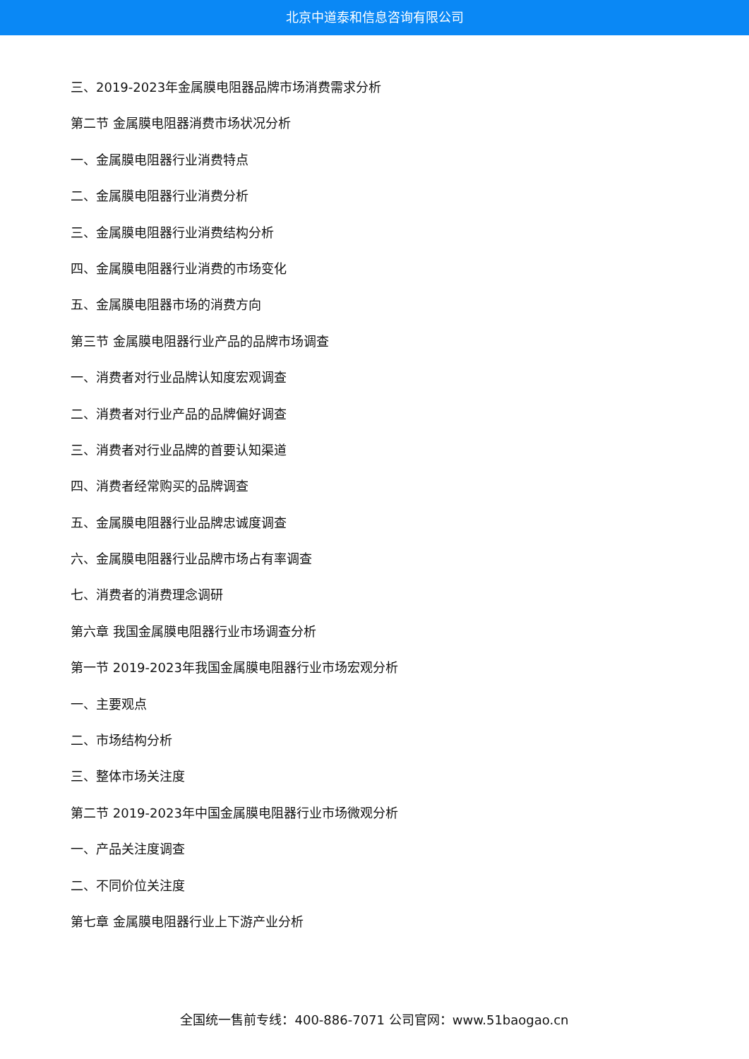北京中道泰和信息咨询有限公司
三、2019-2023年金属膜电阻器品牌市场消费需求分析
第二节 金属膜电阻器消费市场状况分析
一、金属膜电阻器行业消费特点
二、金属膜电阻器行业消费分析
三、金属膜电阻器行业消费结构分析
四、金属膜电阻器行业消费的市场变化
五、金属膜电阻器市场的消费方向
第三节 金属膜电阻器行业产品的品牌市场调查
一、消费者对行业品牌认知度宏观调查
二、消费者对行业产品的品牌偏好调查
三、消费者对行业品牌的首要认知渠道
四、消费者经常购买的品牌调查
五、金属膜电阻器行业品牌忠诚度调查
六、金属膜电阻器行业品牌市场占有率调查
七、消费者的消费理念调研
第六章 我国金属膜电阻器行业市场调查分析
第一节 2019-2023年我国金属膜电阻器行业市场宏观分析
一、主要观点
二、市场结构分析
三、整体市场关注度
第二节 2019-2023年中国金属膜电阻器行业市场微观分析
一、产品关注度调查
二、不同价位关注度
第七章 金属膜电阻器行业上下游产业分析
全国统一售前专线：400-886-7071 公司官网：www.51baogao.cn